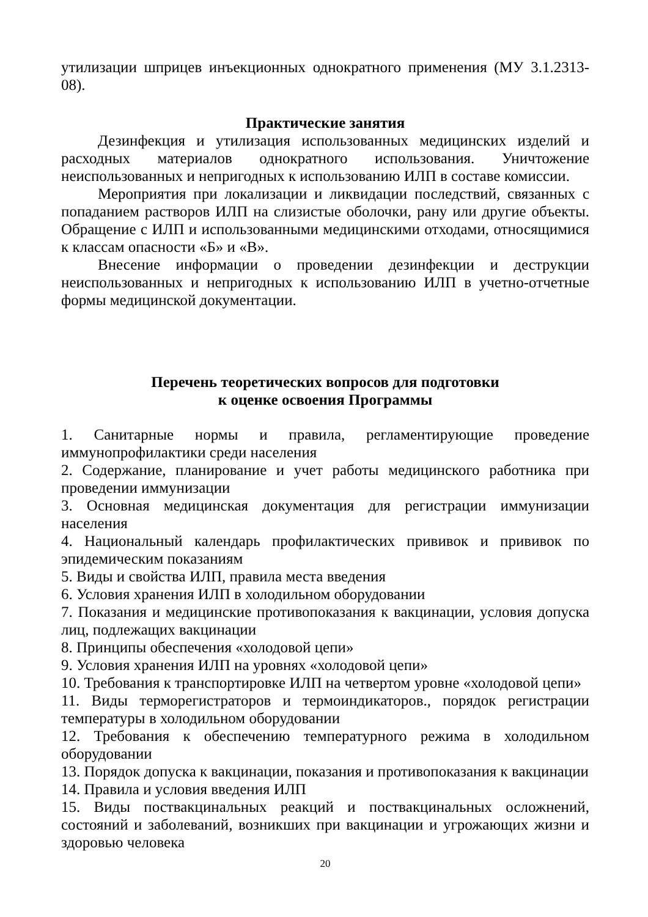утилизации шприцев инъекционных однократного применения (МУ 3.1.2313-08).
Практические занятия
Дезинфекция и утилизация использованных медицинских изделий и расходных материалов однократного использования. Уничтожение неиспользованных и непригодных к использованию ИЛП в составе комиссии.
Мероприятия при локализации и ликвидации последствий, связанных с попаданием растворов ИЛП на слизистые оболочки, рану или другие объекты. Обращение с ИЛП и использованными медицинскими отходами, относящимися к классам опасности «Б» и «В».
Внесение информации о проведении дезинфекции и деструкции неиспользованных и непригодных к использованию ИЛП в учетно-отчетные формы медицинской документации.
Перечень теоретических вопросов для подготовки
к оценке освоения Программы
1. Санитарные нормы и правила, регламентирующие проведение иммунопрофилактики среди населения
2. Содержание, планирование и учет работы медицинского работника при проведении иммунизации
3. Основная медицинская документация для регистрации иммунизации населения
4. Национальный календарь профилактических прививок и прививок по эпидемическим показаниям
5. Виды и свойства ИЛП, правила места введения
6. Условия хранения ИЛП в холодильном оборудовании
7. Показания и медицинские противопоказания к вакцинации, условия допуска лиц, подлежащих вакцинации
8. Принципы обеспечения «холодовой цепи»
9. Условия хранения ИЛП на уровнях «холодовой цепи»
10. Требования к транспортировке ИЛП на четвертом уровне «холодовой цепи»
11. Виды терморегистраторов и термоиндикаторов., порядок регистрации температуры в холодильном оборудовании
12. Требования к обеспечению температурного режима в холодильном оборудовании
13. Порядок допуска к вакцинации, показания и противопоказания к вакцинации
14. Правила и условия введения ИЛП
15. Виды поствакцинальных реакций и поствакцинальных осложнений, состояний и заболеваний, возникших при вакцинации и угрожающих жизни и здоровью человека
20